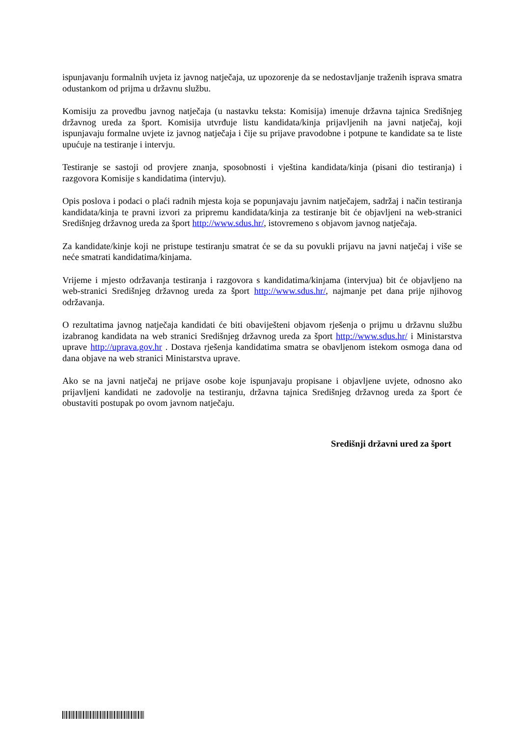ispunjavanju formalnih uvjeta iz javnog natječaja, uz upozorenje da se nedostavljanje traženih isprava smatra odustankom od prijma u državnu službu.
Komisiju za provedbu javnog natječaja (u nastavku teksta: Komisija) imenuje državna tajnica Središnjeg državnog ureda za šport. Komisija utvrđuje listu kandidata/kinja prijavljenih na javni natječaj, koji ispunjavaju formalne uvjete iz javnog natječaja i čije su prijave pravodobne i potpune te kandidate sa te liste upućuje na testiranje i intervju.
Testiranje se sastoji od provjere znanja, sposobnosti i vještina kandidata/kinja (pisani dio testiranja) i razgovora Komisije s kandidatima (intervju).
Opis poslova i podaci o plaći radnih mjesta koja se popunjavaju javnim natječajem, sadržaj i način testiranja kandidata/kinja te pravni izvori za pripremu kandidata/kinja za testiranje bit će objavljeni na web-stranici Središnjeg državnog ureda za šport http://www.sdus.hr/, istovremeno s objavom javnog natječaja.
Za kandidate/kinje koji ne pristupe testiranju smatrat će se da su povukli prijavu na javni natječaj i više se neće smatrati kandidatima/kinjama.
Vrijeme i mjesto održavanja testiranja i razgovora s kandidatima/kinjama (intervjua) bit će objavljeno na web-stranici Središnjeg državnog ureda za šport http://www.sdus.hr/, najmanje pet dana prije njihovog održavanja.
O rezultatima javnog natječaja kandidati će biti obaviješteni objavom rješenja o prijmu u državnu službu izabranog kandidata na web stranici Središnjeg državnog ureda za šport http://www.sdus.hr/ i Ministarstva uprave http://uprava.gov.hr . Dostava rješenja kandidatima smatra se obavljenom istekom osmoga dana od dana objave na web stranici Ministarstva uprave.
Ako se na javni natječaj ne prijave osobe koje ispunjavaju propisane i objavljene uvjete, odnosno ako prijavljeni kandidati ne zadovolje na testiranju, državna tajnica Središnjeg državnog ureda za šport će obustaviti postupak po ovom javnom natječaju.
Središnji državni ured za šport